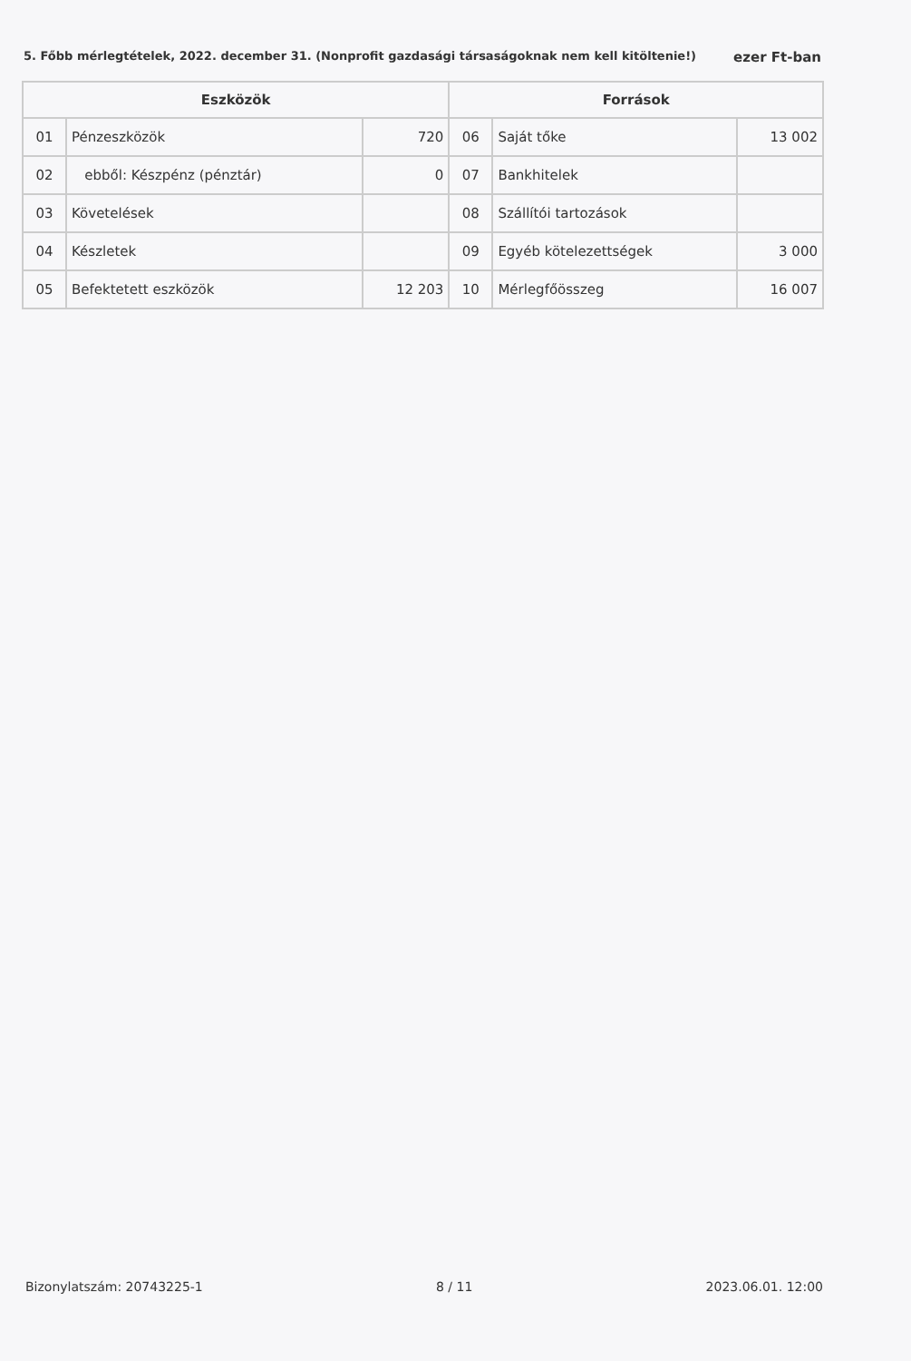5. Főbb mérlegtételek, 2022. december 31. (Nonprofit gazdasági társaságoknak nem kell kitöltenie!) ezer Ft-ban
| Eszközök | | | Források | | |
| --- | --- | --- | --- | --- | --- |
| 01 | Pénzeszközök | 720 | 06 | Saját tőke | 13 002 |
| 02 | ebből: Készpénz (pénztár) | 0 | 07 | Bankhitelek | |
| 03 | Követelések | | 08 | Szállítói tartozások | |
| 04 | Készletek | | 09 | Egyéb kötelezettségek | 3 000 |
| 05 | Befektetett eszközök | 12 203 | 10 | Mérlegfőösszeg | 16 007 |
Bizonylatszám: 20743225-1 8 / 11 2023.06.01. 12:00